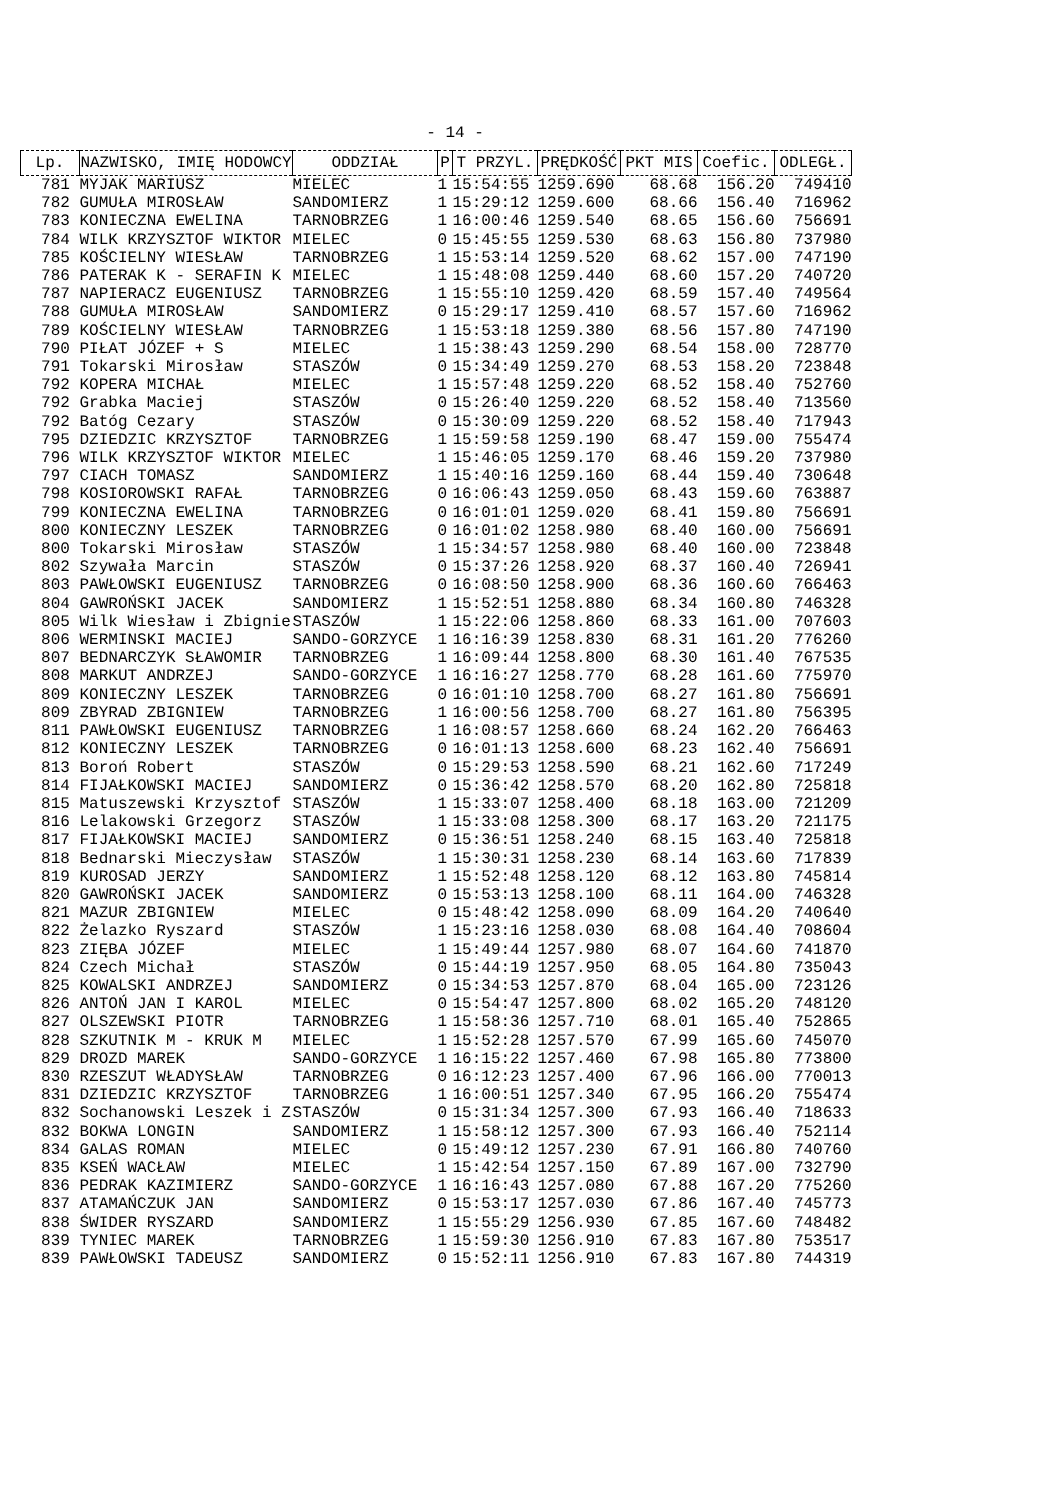- 14 -
| Lp. | NAZWISKO, IMIĘ HODOWCY | ODDZIAŁ | P | T PRZYL. | PRĘDKOŚĆ | PKT MIS | Coefic. | ODLEGŁ. |
| --- | --- | --- | --- | --- | --- | --- | --- | --- |
| 781 | MYJAK MARIUSZ | MIELEC | 1 | 15:54:55 | 1259.690 | 68.68 | 156.20 | 749410 |
| 782 | GUMUŁA MIROSŁAW | SANDOMIERZ | 1 | 15:29:12 | 1259.600 | 68.66 | 156.40 | 716962 |
| 783 | KONIECZNA EWELINA | TARNOBRZEG | 1 | 16:00:46 | 1259.540 | 68.65 | 156.60 | 756691 |
| 784 | WILK KRZYSZTOF WIKTOR | MIELEC | 0 | 15:45:55 | 1259.530 | 68.63 | 156.80 | 737980 |
| 785 | KOŚCIELNY WIESŁAW | TARNOBRZEG | 1 | 15:53:14 | 1259.520 | 68.62 | 157.00 | 747190 |
| 786 | PATERAK K - SERAFIN K | MIELEC | 1 | 15:48:08 | 1259.440 | 68.60 | 157.20 | 740720 |
| 787 | NAPIERACZ EUGENIUSZ | TARNOBRZEG | 1 | 15:55:10 | 1259.420 | 68.59 | 157.40 | 749564 |
| 788 | GUMUŁA MIROSŁAW | SANDOMIERZ | 0 | 15:29:17 | 1259.410 | 68.57 | 157.60 | 716962 |
| 789 | KOŚCIELNY WIESŁAW | TARNOBRZEG | 1 | 15:53:18 | 1259.380 | 68.56 | 157.80 | 747190 |
| 790 | PIŁAT JÓZEF + S | MIELEC | 1 | 15:38:43 | 1259.290 | 68.54 | 158.00 | 728770 |
| 791 | Tokarski Mirosław | STASZÓW | 0 | 15:34:49 | 1259.270 | 68.53 | 158.20 | 723848 |
| 792 | KOPERA MICHAŁ | MIELEC | 1 | 15:57:48 | 1259.220 | 68.52 | 158.40 | 752760 |
| 792 | Grabka Maciej | STASZÓW | 0 | 15:26:40 | 1259.220 | 68.52 | 158.40 | 713560 |
| 792 | Batóg Cezary | STASZÓW | 0 | 15:30:09 | 1259.220 | 68.52 | 158.40 | 717943 |
| 795 | DZIEDZIC KRZYSZTOF | TARNOBRZEG | 1 | 15:59:58 | 1259.190 | 68.47 | 159.00 | 755474 |
| 796 | WILK KRZYSZTOF WIKTOR | MIELEC | 1 | 15:46:05 | 1259.170 | 68.46 | 159.20 | 737980 |
| 797 | CIACH TOMASZ | SANDOMIERZ | 1 | 15:40:16 | 1259.160 | 68.44 | 159.40 | 730648 |
| 798 | KOSIOROWSKI RAFAŁ | TARNOBRZEG | 0 | 16:06:43 | 1259.050 | 68.43 | 159.60 | 763887 |
| 799 | KONIECZNA EWELINA | TARNOBRZEG | 0 | 16:01:01 | 1259.020 | 68.41 | 159.80 | 756691 |
| 800 | KONIECZNY LESZEK | TARNOBRZEG | 0 | 16:01:02 | 1258.980 | 68.40 | 160.00 | 756691 |
| 800 | Tokarski Mirosław | STASZÓW | 1 | 15:34:57 | 1258.980 | 68.40 | 160.00 | 723848 |
| 802 | Szywała Marcin | STASZÓW | 0 | 15:37:26 | 1258.920 | 68.37 | 160.40 | 726941 |
| 803 | PAWŁOWSKI EUGENIUSZ | TARNOBRZEG | 0 | 16:08:50 | 1258.900 | 68.36 | 160.60 | 766463 |
| 804 | GAWROŃSKI JACEK | SANDOMIERZ | 1 | 15:52:51 | 1258.880 | 68.34 | 160.80 | 746328 |
| 805 | Wilk Wiesław i Zbignie | STASZÓW | 1 | 15:22:06 | 1258.860 | 68.33 | 161.00 | 707603 |
| 806 | WERMINSKI MACIEJ | SANDO-GORZYCE | 1 | 16:16:39 | 1258.830 | 68.31 | 161.20 | 776260 |
| 807 | BEDNARCZYK SŁAWOMIR | TARNOBRZEG | 1 | 16:09:44 | 1258.800 | 68.30 | 161.40 | 767535 |
| 808 | MARKUT ANDRZEJ | SANDO-GORZYCE | 1 | 16:16:27 | 1258.770 | 68.28 | 161.60 | 775970 |
| 809 | KONIECZNY LESZEK | TARNOBRZEG | 0 | 16:01:10 | 1258.700 | 68.27 | 161.80 | 756691 |
| 809 | ZBYRAD ZBIGNIEW | TARNOBRZEG | 1 | 16:00:56 | 1258.700 | 68.27 | 161.80 | 756395 |
| 811 | PAWŁOWSKI EUGENIUSZ | TARNOBRZEG | 1 | 16:08:57 | 1258.660 | 68.24 | 162.20 | 766463 |
| 812 | KONIECZNY LESZEK | TARNOBRZEG | 0 | 16:01:13 | 1258.600 | 68.23 | 162.40 | 756691 |
| 813 | Boroń Robert | STASZÓW | 0 | 15:29:53 | 1258.590 | 68.21 | 162.60 | 717249 |
| 814 | FIJAŁKOWSKI MACIEJ | SANDOMIERZ | 0 | 15:36:42 | 1258.570 | 68.20 | 162.80 | 725818 |
| 815 | Matuszewski Krzysztof | STASZÓW | 1 | 15:33:07 | 1258.400 | 68.18 | 163.00 | 721209 |
| 816 | Lelakowski Grzegorz | STASZÓW | 1 | 15:33:08 | 1258.300 | 68.17 | 163.20 | 721175 |
| 817 | FIJAŁKOWSKI MACIEJ | SANDOMIERZ | 0 | 15:36:51 | 1258.240 | 68.15 | 163.40 | 725818 |
| 818 | Bednarski Mieczysław | STASZÓW | 1 | 15:30:31 | 1258.230 | 68.14 | 163.60 | 717839 |
| 819 | KUROSAD JERZY | SANDOMIERZ | 1 | 15:52:48 | 1258.120 | 68.12 | 163.80 | 745814 |
| 820 | GAWROŃSKI JACEK | SANDOMIERZ | 0 | 15:53:13 | 1258.100 | 68.11 | 164.00 | 746328 |
| 821 | MAZUR ZBIGNIEW | MIELEC | 0 | 15:48:42 | 1258.090 | 68.09 | 164.20 | 740640 |
| 822 | Żelazko Ryszard | STASZÓW | 1 | 15:23:16 | 1258.030 | 68.08 | 164.40 | 708604 |
| 823 | ZIĘBA JÓZEF | MIELEC | 1 | 15:49:44 | 1257.980 | 68.07 | 164.60 | 741870 |
| 824 | Czech Michał | STASZÓW | 0 | 15:44:19 | 1257.950 | 68.05 | 164.80 | 735043 |
| 825 | KOWALSKI ANDRZEJ | SANDOMIERZ | 0 | 15:34:53 | 1257.870 | 68.04 | 165.00 | 723126 |
| 826 | ANTOŃ JAN I KAROL | MIELEC | 0 | 15:54:47 | 1257.800 | 68.02 | 165.20 | 748120 |
| 827 | OLSZEWSKI PIOTR | TARNOBRZEG | 1 | 15:58:36 | 1257.710 | 68.01 | 165.40 | 752865 |
| 828 | SZKUTNIK M - KRUK M | MIELEC | 1 | 15:52:28 | 1257.570 | 67.99 | 165.60 | 745070 |
| 829 | DROZD MAREK | SANDO-GORZYCE | 1 | 16:15:22 | 1257.460 | 67.98 | 165.80 | 773800 |
| 830 | RZESZUT WŁADYSŁAW | TARNOBRZEG | 0 | 16:12:23 | 1257.400 | 67.96 | 166.00 | 770013 |
| 831 | DZIEDZIC KRZYSZTOF | TARNOBRZEG | 1 | 16:00:51 | 1257.340 | 67.95 | 166.20 | 755474 |
| 832 | Sochanowski Leszek i Z | STASZÓW | 0 | 15:31:34 | 1257.300 | 67.93 | 166.40 | 718633 |
| 832 | BOKWA LONGIN | SANDOMIERZ | 1 | 15:58:12 | 1257.300 | 67.93 | 166.40 | 752114 |
| 834 | GALAS ROMAN | MIELEC | 0 | 15:49:12 | 1257.230 | 67.91 | 166.80 | 740760 |
| 835 | KSEŃ WACŁAW | MIELEC | 1 | 15:42:54 | 1257.150 | 67.89 | 167.00 | 732790 |
| 836 | PEDRAK KAZIMIERZ | SANDO-GORZYCE | 1 | 16:16:43 | 1257.080 | 67.88 | 167.20 | 775260 |
| 837 | ATAMAŃCZUK JAN | SANDOMIERZ | 0 | 15:53:17 | 1257.030 | 67.86 | 167.40 | 745773 |
| 838 | ŚWIDER RYSZARD | SANDOMIERZ | 1 | 15:55:29 | 1256.930 | 67.85 | 167.60 | 748482 |
| 839 | TYNIEC MAREK | TARNOBRZEG | 1 | 15:59:30 | 1256.910 | 67.83 | 167.80 | 753517 |
| 839 | PAWŁOWSKI TADEUSZ | SANDOMIERZ | 0 | 15:52:11 | 1256.910 | 67.83 | 167.80 | 744319 |